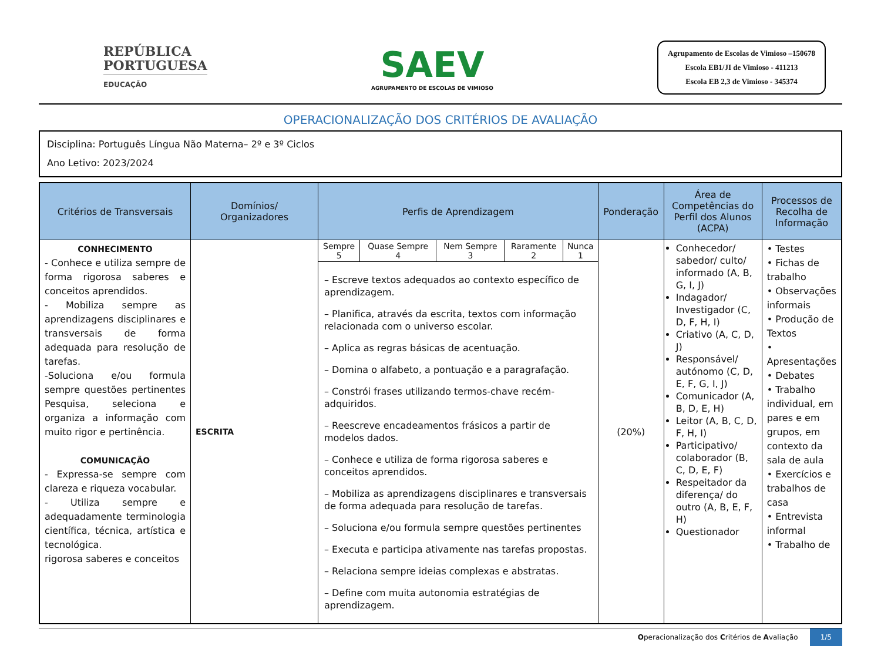REPÚBLICA
PORTUGUESA
EDUCAÇÃO
SAEV
AGRUPAMENTO DE ESCOLAS DE VIMIOSO
Agrupamento de Escolas de Vimioso –150678
Escola EB1/JI de Vimioso - 411213
Escola EB 2,3 de Vimioso - 345374
OPERACIONALIZAÇÃO DOS CRITÉRIOS DE AVALIAÇÃO
Disciplina: Português Língua Não Materna– 2º e 3º Ciclos
Ano Letivo: 2023/2024
| Critérios de Transversais | Domínios/ Organizadores | Perfis de Aprendizagem | Ponderação | Área de Competências do Perfil dos Alunos (ACPA) | Processos de Recolha de Informação |
| --- | --- | --- | --- | --- | --- |
| CONHECIMENTO - Conhece e utiliza sempre de forma rigorosa saberes e conceitos aprendidos. - Mobiliza sempre as aprendizagens disciplinares e transversais de forma adequada para resolução de tarefas. -Soluciona e/ou formula sempre questões pertinentes Pesquisa, seleciona e organiza a informação com muito rigor e pertinência. COMUNICAÇÃO - Expressa-se sempre com clareza e riqueza vocabular. - Utiliza sempre e adequadamente terminologia científica, técnica, artística e tecnológica. rigorosa saberes e conceitos | ESCRITA | / Sempre 5 / Quase Sempre 4 / Nem Sempre 3 / Raramente 2 / Nunca 1 / – Escreve textos adequados ao contexto específico de aprendizagem. – Planifica, através da escrita, textos com informação relacionada com o universo escolar. – Aplica as regras básicas de acentuação. – Domina o alfabeto, a pontuação e a paragrafação. – Constrói frases utilizando termos-chave recém-adquiridos. – Reescreve encadeamentos frásicos a partir de modelos dados. – Conhece e utiliza de forma rigorosa saberes e conceitos aprendidos. – Mobiliza as aprendizagens disciplinares e transversais de forma adequada para resolução de tarefas. – Soluciona e/ou formula sempre questões pertinentes – Executa e participa ativamente nas tarefas propostas. – Relaciona sempre ideias complexas e abstratas. – Define com muita autonomia estratégias de aprendizagem. | (20%) | Conhecedor/ sabedor/ culto/ informado (A, B, G, I, J) Indagador/ Investigador (C, D, F, H, I) Criativo (A, C, D, J) Responsável/ autónomo (C, D, E, F, G, I, J) Comunicador (A, B, D, E, H) Leitor (A, B, C, D, F, H, I) Participativo/ colaborador (B, C, D, E, F) Respeitador da diferença/ do outro (A, B, E, F, H) Questionador | • Testes • Fichas de trabalho • Observações informais • Produção de Textos • Apresentações • Debates • Trabalho individual, em pares e em grupos, em contexto da sala de aula • Exercícios e trabalhos de casa • Entrevista informal • Trabalho de |
Operacionalização dos Critérios de Avaliação 1/5